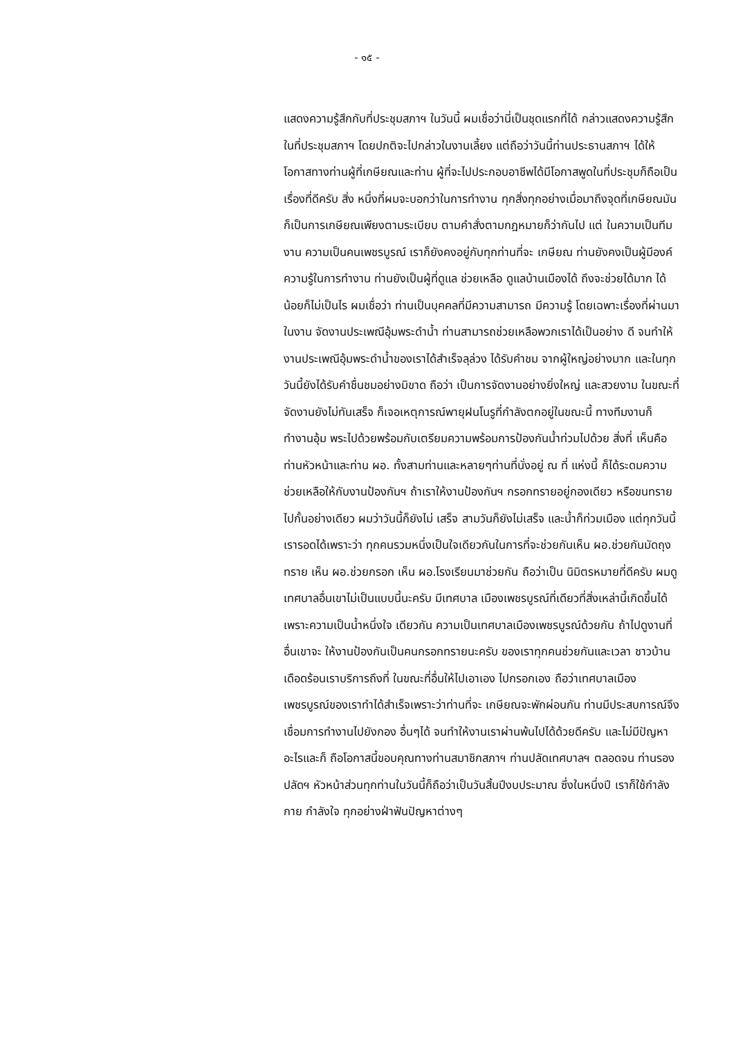- ๑๕ -
แสดงความรู้สึกกับที่ประชุมสภาฯ ในวันนี้ ผมเชื่อว่านี่เป็นชุดแรกที่ได้ กล่าวแสดงความรู้สึกในที่ประชุมสภาฯ โดยปกติจะไปกล่าวในงานเลี้ยง แต่ถือว่าวันนี้ท่านประธานสภาฯ ได้ให้โอกาสทางท่านผู้ที่เกษียณและท่าน ผู้ที่จะไปประกอบอาชีพได้มีโอกาสพูดในที่ประชุมก็ถือเป็นเรื่องที่ดีครับ สิ่ง หนึ่งที่ผมจะบอกว่าในการทำงาน ทุกสิ่งทุกอย่างเมื่อมาถึงจุดที่เกษียณมัน ก็เป็นการเกษียณเพียงตามระเบียบ ตามคำสั่งตามกฎหมายก็ว่ากันไป แต่ ในความเป็นทีมงาน ความเป็นคนเพชรบูรณ์ เราก็ยังคงอยู่กับทุกท่านที่จะ เกษียณ ท่านยังคงเป็นผู้มีองค์ความรู้ในการทำงาน ท่านยังเป็นผู้ที่ดูแล ช่วยเหลือ ดูแลบ้านเมืองได้ ถึงจะช่วยได้มาก ได้น้อยก็ไม่เป็นไร ผมเชื่อว่า ท่านเป็นบุคคลที่มีความสามารถ มีความรู้ โดยเฉพาะเรื่องที่ผ่านมาในงาน จัดงานประเพณีอุ้มพระดำน้ำ ท่านสามารถช่วยเหลือพวกเราได้เป็นอย่าง ดี จนทำให้งานประเพณีอุ้มพระดำน้ำของเราได้สำเร็จลุล่วง ได้รับคำชม จากผู้ใหญ่อย่างมาก และในทุกวันนี้ยังได้รับคำชื่นชมอย่างมิขาด ถือว่า เป็นการจัดงานอย่างยิ่งใหญ่ และสวยงาม ในขณะที่จัดงานยังไม่ทันเสร็จ ก็เจอเหตุการณ์พายุฝนโนรูที่กำลังตกอยู่ในขณะนี้ ทางทีมงานก็ทำงานอุ้ม พระไปด้วยพร้อมกับเตรียมความพร้อมการป้องกันน้ำท่วมไปด้วย สิ่งที่ เห็นคือท่านหัวหน้าและท่าน ผอ. ทั้งสามท่านและหลายๆท่านที่นั่งอยู่ ณ ที่ แห่งนี้ ก็ได้ระดมความช่วยเหลือให้กับงานป้องกันฯ ถ้าเราให้งานป้องกันฯ กรอกทรายอยู่กองเดียว หรือขนทรายไปกั้นอย่างเดียว ผมว่าวันนี้ก็ยังไม่ เสร็จ สามวันก็ยังไม่เสร็จ และน้ำก็ท่วมเมือง แต่ทุกวันนี้เรารอดได้เพราะว่า ทุกคนรวมหนึ่งเป็นใจเดียวกันในการที่จะช่วยกันเห็น ผอ.ช่วยกันมัดถุง ทราย เห็น ผอ.ช่วยกรอก เห็น ผอ.โรงเรียนมาช่วยกัน ถือว่าเป็น นิมิตรหมายที่ดีครับ ผมดูเทศบาลอื่นเขาไม่เป็นแบบนี้นะครับ มีเทศบาล เมืองเพชรบูรณ์ที่เดียวที่สิ่งเหล่านี้เกิดขึ้นได้เพราะความเป็นน้ำหนึ่งใจ เดียวกัน ความเป็นเทศบาลเมืองเพชรบูรณ์ด้วยกัน ถ้าไปดูงานที่อื่นเขาจะ ให้งานป้องกันเป็นคนกรอกทรายนะครับ ของเราทุกคนช่วยกันและเวลา ชาวบ้านเดือดร้อนเราบริการถึงที่ ในขณะที่อื่นให้ไปเอาเอง ไปกรอกเอง ถือว่าเทศบาลเมืองเพชรบูรณ์ของเราทำได้สำเร็จเพราะว่าท่านที่จะ เกษียณจะพักผ่อนกัน ท่านมีประสบการณ์จึงเชื่อมการทำงานไปยังกอง อื่นๆได้ จนทำให้งานเราผ่านพ้นไปได้ด้วยดีครับ และไม่มีปัญหาอะไรและก็ ถือโอกาสนี้ขอบคุณทางท่านสมาชิกสภาฯ ท่านปลัดเทศบาลฯ ตลอดจน ท่านรองปลัดฯ หัวหน้าส่วนทุกท่านในวันนี้ก็ถือว่าเป็นวันสิ้นปีงบประมาณ ซึ่งในหนึ่งปี เราก็ใช้กำลังกาย กำลังใจ ทุกอย่างฝ่าฟันปัญหาต่างๆ